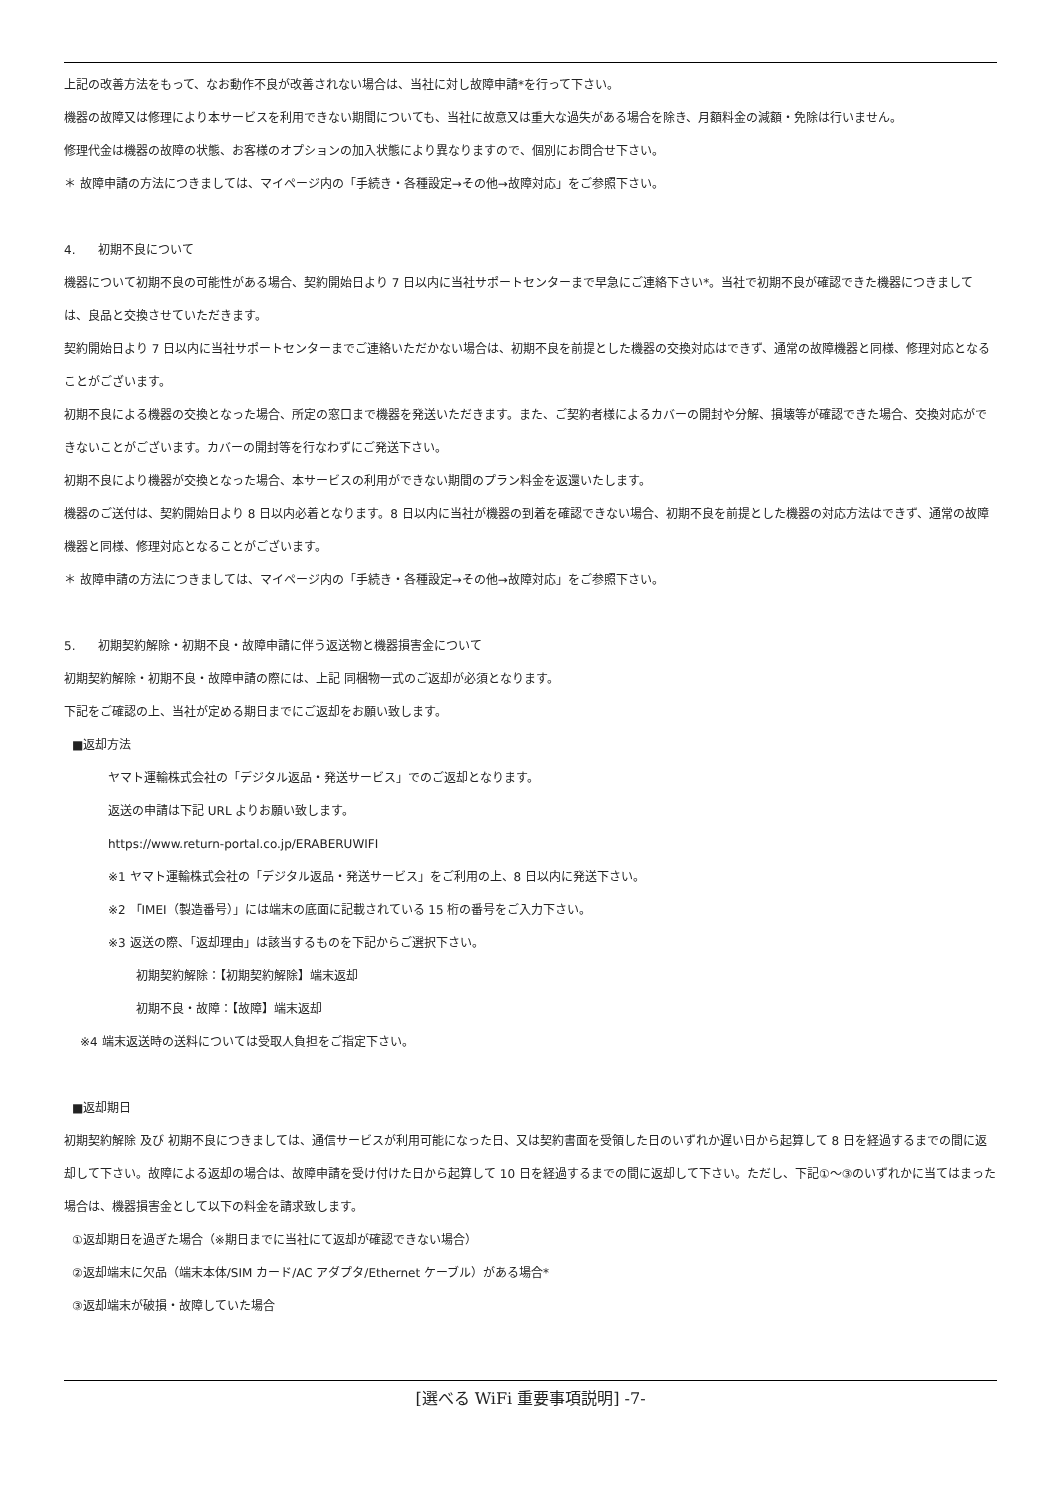上記の改善方法をもって、なお動作不良が改善されない場合は、当社に対し故障申請*を行って下さい。
機器の故障又は修理により本サービスを利用できない期間についても、当社に故意又は重大な過失がある場合を除き、月額料金の減額・免除は行いません。
修理代金は機器の故障の状態、お客様のオプションの加入状態により異なりますので、個別にお問合せ下さい。
＊ 故障申請の方法につきましては、マイページ内の「手続き・各種設定→その他→故障対応」をご参照下さい。
4. 初期不良について
機器について初期不良の可能性がある場合、契約開始日より 7 日以内に当社サポートセンターまで早急にご連絡下さい*。当社で初期不良が確認できた機器につきましては、良品と交換させていただきます。
契約開始日より 7 日以内に当社サポートセンターまでご連絡いただかない場合は、初期不良を前提とした機器の交換対応はできず、通常の故障機器と同様、修理対応となることがございます。
初期不良による機器の交換となった場合、所定の窓口まで機器を発送いただきます。また、ご契約者様によるカバーの開封や分解、損壊等が確認できた場合、交換対応ができないことがございます。カバーの開封等を行なわずにご発送下さい。
初期不良により機器が交換となった場合、本サービスの利用ができない期間のプラン料金を返還いたします。
機器のご送付は、契約開始日より 8 日以内必着となります。8 日以内に当社が機器の到着を確認できない場合、初期不良を前提とした機器の対応方法はできず、通常の故障機器と同様、修理対応となることがございます。
＊ 故障申請の方法につきましては、マイページ内の「手続き・各種設定→その他→故障対応」をご参照下さい。
5. 初期契約解除・初期不良・故障申請に伴う返送物と機器損害金について
初期契約解除・初期不良・故障申請の際には、上記 同梱物一式のご返却が必須となります。
下記をご確認の上、当社が定める期日までにご返却をお願い致します。
■返却方法
ヤマト運輸株式会社の「デジタル返品・発送サービス」でのご返却となります。
返送の申請は下記 URL よりお願い致します。
https://www.return-portal.co.jp/ERABERUWIFI
※1 ヤマト運輸株式会社の「デジタル返品・発送サービス」をご利用の上、8 日以内に発送下さい。
※2 「IMEI（製造番号）」には端末の底面に記載されている 15 桁の番号をご入力下さい。
※3 返送の際、「返却理由」は該当するものを下記からご選択下さい。
初期契約解除：【初期契約解除】端末返却
初期不良・故障：【故障】端末返却
※4 端末返送時の送料については受取人負担をご指定下さい。
■返却期日
初期契約解除 及び 初期不良につきましては、通信サービスが利用可能になった日、又は契約書面を受領した日のいずれか遅い日から起算して 8 日を経過するまでの間に返却して下さい。故障による返却の場合は、故障申請を受け付けた日から起算して 10 日を経過するまでの間に返却して下さい。ただし、下記①～③のいずれかに当てはまった場合は、機器損害金として以下の料金を請求致します。
①返却期日を過ぎた場合（※期日までに当社にて返却が確認できない場合）
②返却端末に欠品（端末本体/SIM カード/AC アダプタ/Ethernet ケーブル）がある場合*
③返却端末が破損・故障していた場合
[選べる WiFi 重要事項説明] -7-